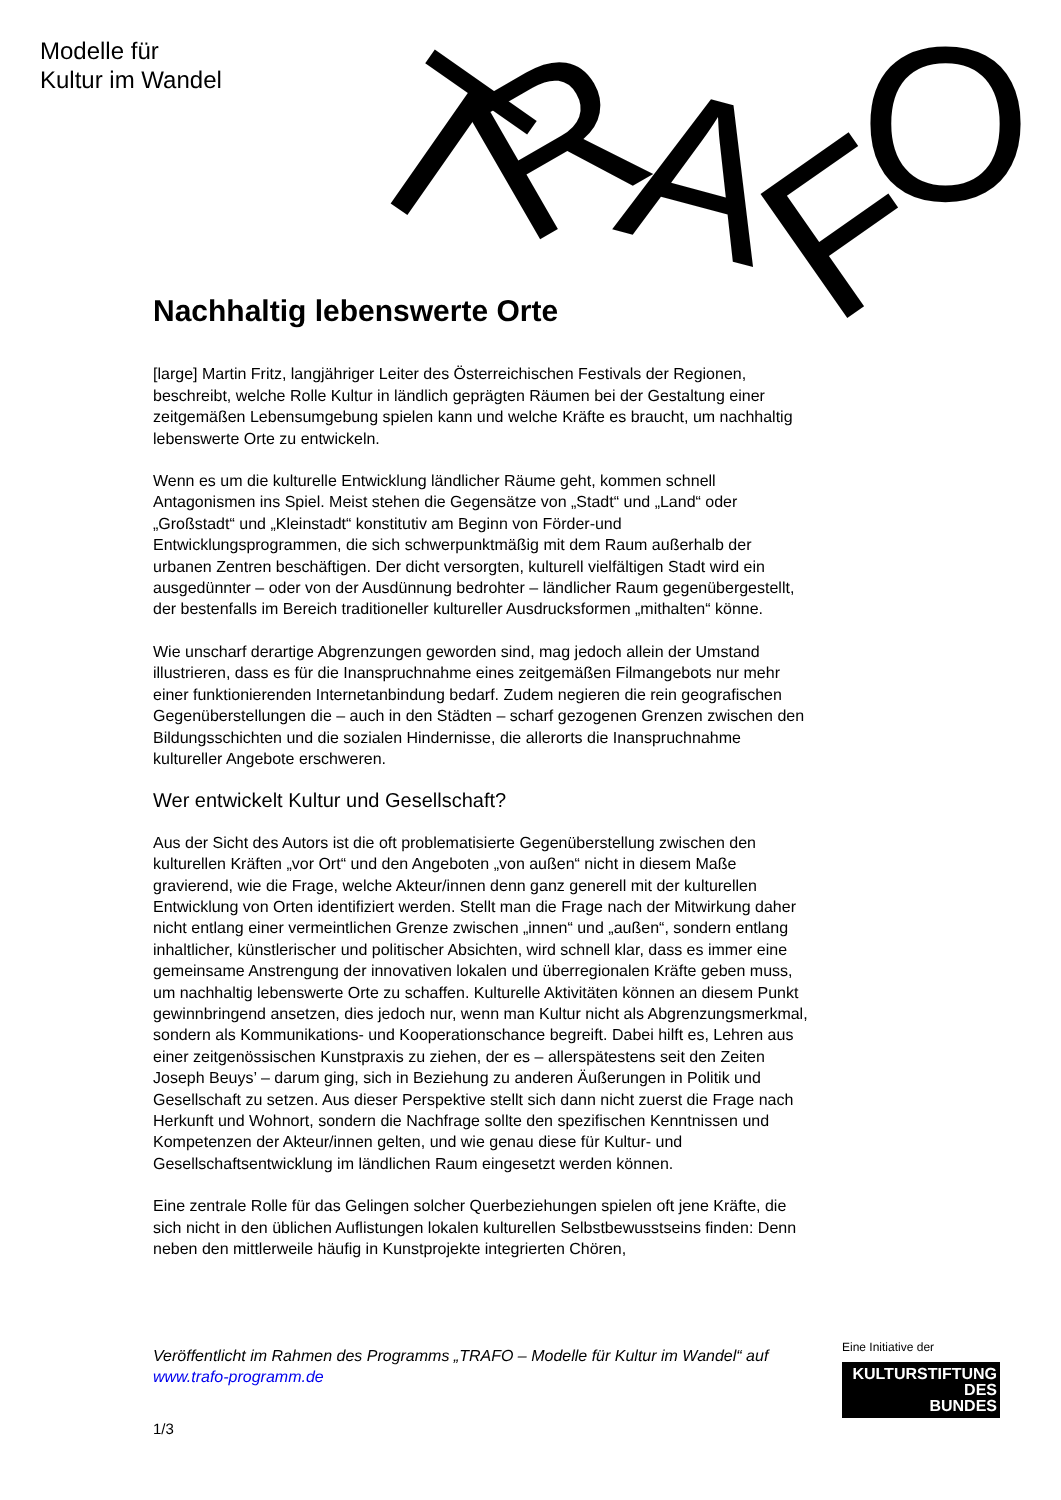Modelle für
Kultur im Wandel
T
R
A
F
O
Nachhaltig lebenswerte Orte
[large] Martin Fritz, langjähriger Leiter des Österreichischen Festivals der Regionen, beschreibt, welche Rolle Kultur in ländlich geprägten Räumen bei der Gestaltung einer zeitgemäßen Lebensumgebung spielen kann und welche Kräfte es braucht, um nachhaltig lebenswerte Orte zu entwickeln.
Wenn es um die kulturelle Entwicklung ländlicher Räume geht, kommen schnell Antagonismen ins Spiel. Meist stehen die Gegensätze von „Stadt“ und „Land“ oder „Großstadt“ und „Kleinstadt“ konstitutiv am Beginn von Förder-und Entwicklungsprogrammen, die sich schwerpunktmäßig mit dem Raum außerhalb der urbanen Zentren beschäftigen. Der dicht versorgten, kulturell vielfältigen Stadt wird ein ausgedünnter – oder von der Ausdünnung bedrohter – ländlicher Raum gegenübergestellt, der bestenfalls im Bereich traditioneller kultureller Ausdrucksformen „mithalten“ könne.
Wie unscharf derartige Abgrenzungen geworden sind, mag jedoch allein der Umstand illustrieren, dass es für die Inanspruchnahme eines zeitgemäßen Filmangebots nur mehr einer funktionierenden Internetanbindung bedarf. Zudem negieren die rein geografischen Gegenüberstellungen die – auch in den Städten – scharf gezogenen Grenzen zwischen den Bildungsschichten und die sozialen Hindernisse, die allerorts die Inanspruchnahme kultureller Angebote erschweren.
Wer entwickelt Kultur und Gesellschaft?
Aus der Sicht des Autors ist die oft problematisierte Gegenüberstellung zwischen den kulturellen Kräften „vor Ort“ und den Angeboten „von außen“ nicht in diesem Maße gravierend, wie die Frage, welche Akteur/innen denn ganz generell mit der kulturellen Entwicklung von Orten identifiziert werden. Stellt man die Frage nach der Mitwirkung daher nicht entlang einer vermeintlichen Grenze zwischen „innen“ und „außen“, sondern entlang inhaltlicher, künstlerischer und politischer Absichten, wird schnell klar, dass es immer eine gemeinsame Anstrengung der innovativen lokalen und überregionalen Kräfte geben muss, um nachhaltig lebenswerte Orte zu schaffen. Kulturelle Aktivitäten können an diesem Punkt gewinnbringend ansetzen, dies jedoch nur, wenn man Kultur nicht als Abgrenzungsmerkmal, sondern als Kommunikations- und Kooperationschance begreift. Dabei hilft es, Lehren aus einer zeitgenössischen Kunstpraxis zu ziehen, der es – allerspätestens seit den Zeiten Joseph Beuys’ – darum ging, sich in Beziehung zu anderen Äußerungen in Politik und Gesellschaft zu setzen. Aus dieser Perspektive stellt sich dann nicht zuerst die Frage nach Herkunft und Wohnort, sondern die Nachfrage sollte den spezifischen Kenntnissen und Kompetenzen der Akteur/innen gelten, und wie genau diese für Kultur- und Gesellschaftsentwicklung im ländlichen Raum eingesetzt werden können.
Eine zentrale Rolle für das Gelingen solcher Querbeziehungen spielen oft jene Kräfte, die sich nicht in den üblichen Auflistungen lokalen kulturellen Selbstbewusstseins finden: Denn neben den mittlerweile häufig in Kunstprojekte integrierten Chören,
Veröffentlicht im Rahmen des Programms „TRAFO – Modelle für Kultur im Wandel“ auf www.trafo-programm.de
1/3
Eine Initiative der
KULTURSTIFTUNG
DES
BUNDES